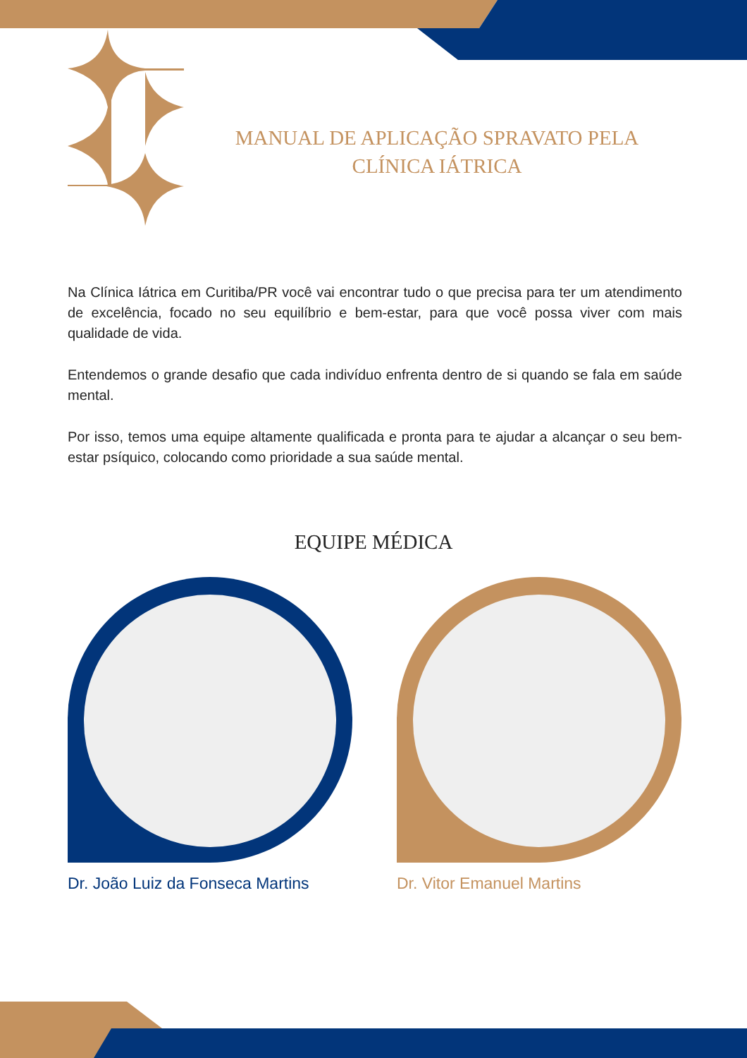MANUAL DE APLICAÇÃO SPRAVATO PELA CLÍNICA IÁTRICA
Na Clínica Iátrica em Curitiba/PR você vai encontrar tudo o que precisa para ter um atendimento de excelência, focado no seu equilíbrio e bem-estar, para que você possa viver com mais qualidade de vida.
Entendemos o grande desafio que cada indivíduo enfrenta dentro de si quando se fala em saúde mental.
Por isso, temos uma equipe altamente qualificada e pronta para te ajudar a alcançar o seu bem-estar psíquico, colocando como prioridade a sua saúde mental.
EQUIPE MÉDICA
Dr. João Luiz da Fonseca Martins Dr. Vitor Emanuel Martins